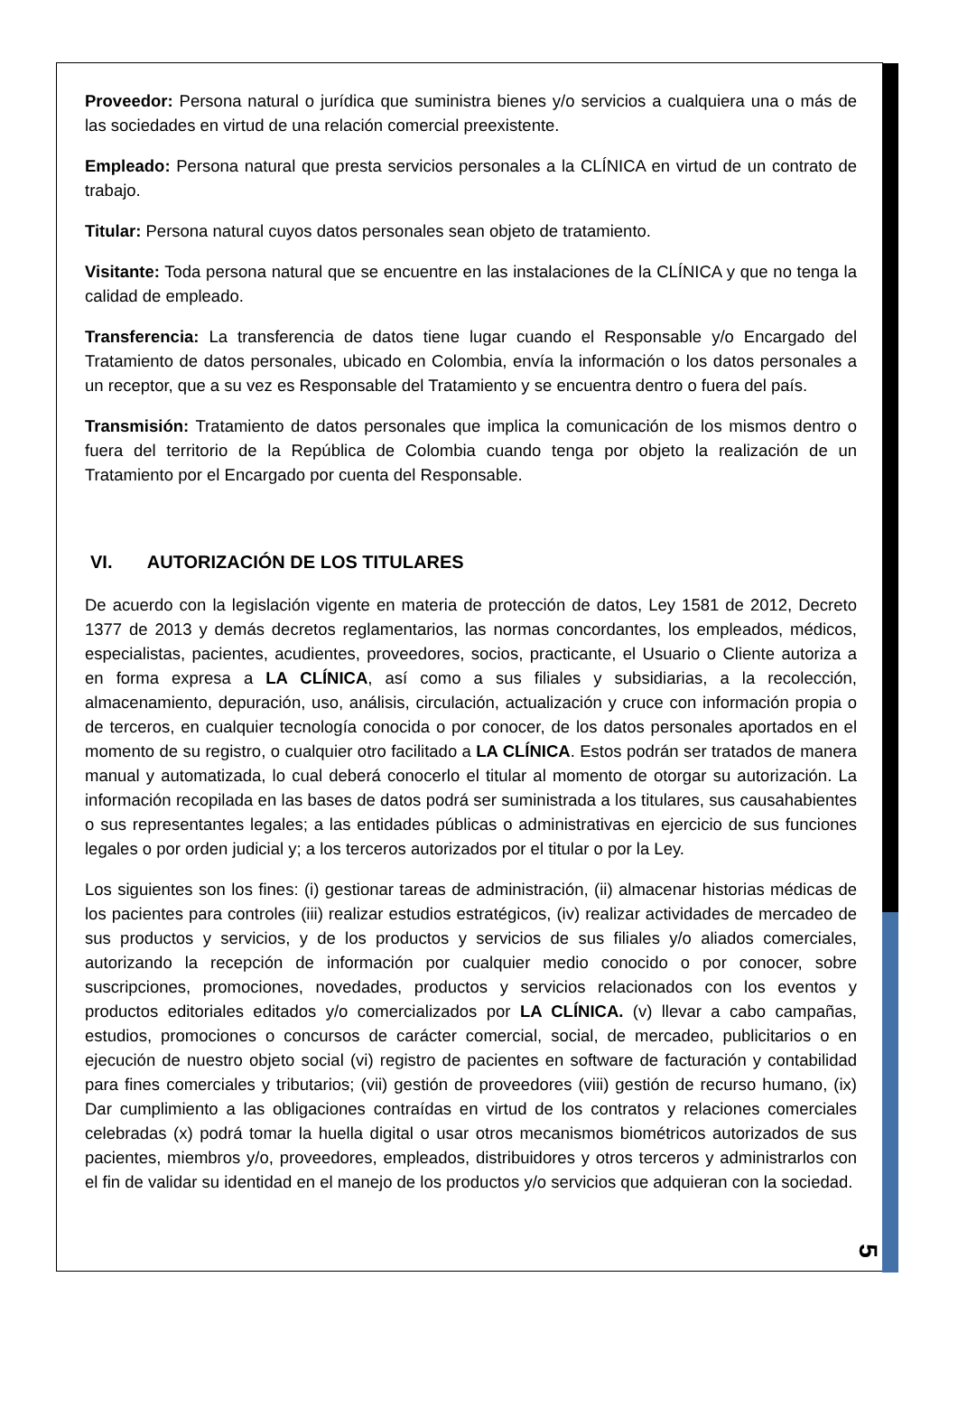Proveedor: Persona natural o jurídica que suministra bienes y/o servicios a cualquiera una o más de las sociedades en virtud de una relación comercial preexistente.
Empleado: Persona natural que presta servicios personales a la CLÍNICA en virtud de un contrato de trabajo.
Titular: Persona natural cuyos datos personales sean objeto de tratamiento.
Visitante: Toda persona natural que se encuentre en las instalaciones de la CLÍNICA y que no tenga la calidad de empleado.
Transferencia: La transferencia de datos tiene lugar cuando el Responsable y/o Encargado del Tratamiento de datos personales, ubicado en Colombia, envía la información o los datos personales a un receptor, que a su vez es Responsable del Tratamiento y se encuentra dentro o fuera del país.
Transmisión: Tratamiento de datos personales que implica la comunicación de los mismos dentro o fuera del territorio de la República de Colombia cuando tenga por objeto la realización de un Tratamiento por el Encargado por cuenta del Responsable.
VI. AUTORIZACIÓN DE LOS TITULARES
De acuerdo con la legislación vigente en materia de protección de datos, Ley 1581 de 2012, Decreto 1377 de 2013 y demás decretos reglamentarios, las normas concordantes, los empleados, médicos, especialistas, pacientes, acudientes, proveedores, socios, practicante, el Usuario o Cliente autoriza a en forma expresa a LA CLÍNICA, así como a sus filiales y subsidiarias, a la recolección, almacenamiento, depuración, uso, análisis, circulación, actualización y cruce con información propia o de terceros, en cualquier tecnología conocida o por conocer, de los datos personales aportados en el momento de su registro, o cualquier otro facilitado a LA CLÍNICA. Estos podrán ser tratados de manera manual y automatizada, lo cual deberá conocerlo el titular al momento de otorgar su autorización. La información recopilada en las bases de datos podrá ser suministrada a los titulares, sus causahabientes o sus representantes legales; a las entidades públicas o administrativas en ejercicio de sus funciones legales o por orden judicial y; a los terceros autorizados por el titular o por la Ley.
Los siguientes son los fines: (i) gestionar tareas de administración, (ii) almacenar historias médicas de los pacientes para controles (iii) realizar estudios estratégicos, (iv) realizar actividades de mercadeo de sus productos y servicios, y de los productos y servicios de sus filiales y/o aliados comerciales, autorizando la recepción de información por cualquier medio conocido o por conocer, sobre suscripciones, promociones, novedades, productos y servicios relacionados con los eventos y productos editoriales editados y/o comercializados por LA CLÍNICA. (v) llevar a cabo campañas, estudios, promociones o concursos de carácter comercial, social, de mercadeo, publicitarios o en ejecución de nuestro objeto social (vi) registro de pacientes en software de facturación y contabilidad para fines comerciales y tributarios; (vii) gestión de proveedores (viii) gestión de recurso humano, (ix) Dar cumplimiento a las obligaciones contraídas en virtud de los contratos y relaciones comerciales celebradas (x) podrá tomar la huella digital o usar otros mecanismos biométricos autorizados de sus pacientes, miembros y/o, proveedores, empleados, distribuidores y otros terceros y administrarlos con el fin de validar su identidad en el manejo de los productos y/o servicios que adquieran con la sociedad.
5